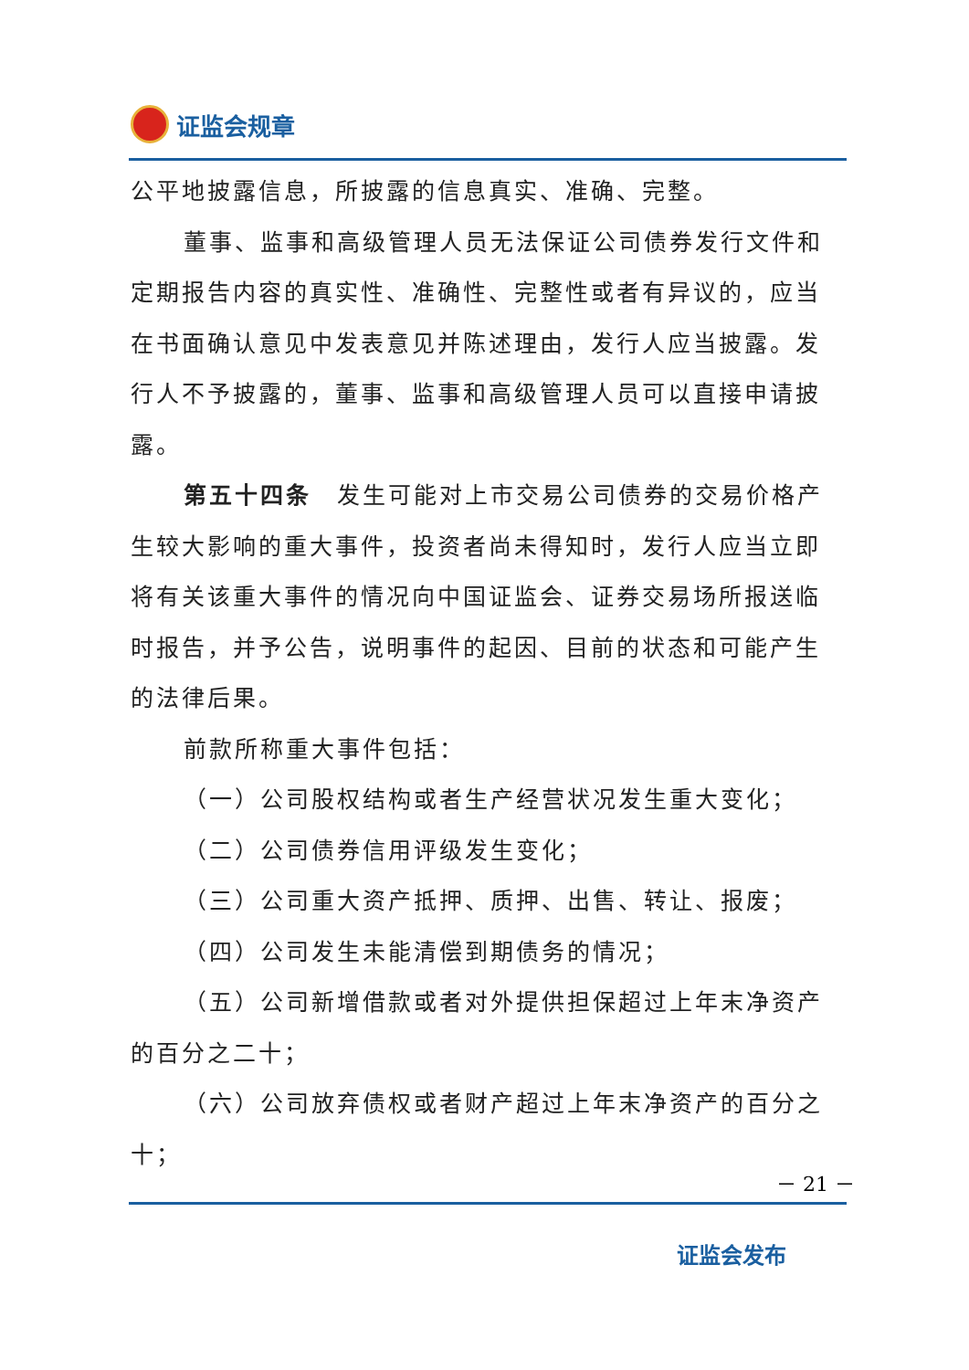证监会规章
公平地披露信息，所披露的信息真实、准确、完整。
董事、监事和高级管理人员无法保证公司债券发行文件和定期报告内容的真实性、准确性、完整性或者有异议的，应当在书面确认意见中发表意见并陈述理由，发行人应当披露。发行人不予披露的，董事、监事和高级管理人员可以直接申请披露。
第五十四条　发生可能对上市交易公司债券的交易价格产生较大影响的重大事件，投资者尚未得知时，发行人应当立即将有关该重大事件的情况向中国证监会、证券交易场所报送临时报告，并予公告，说明事件的起因、目前的状态和可能产生的法律后果。
前款所称重大事件包括：
（一）公司股权结构或者生产经营状况发生重大变化；
（二）公司债券信用评级发生变化；
（三）公司重大资产抵押、质押、出售、转让、报废；
（四）公司发生未能清偿到期债务的情况；
（五）公司新增借款或者对外提供担保超过上年末净资产的百分之二十；
（六）公司放弃债权或者财产超过上年末净资产的百分之十；
－ 21 －
证监会发布